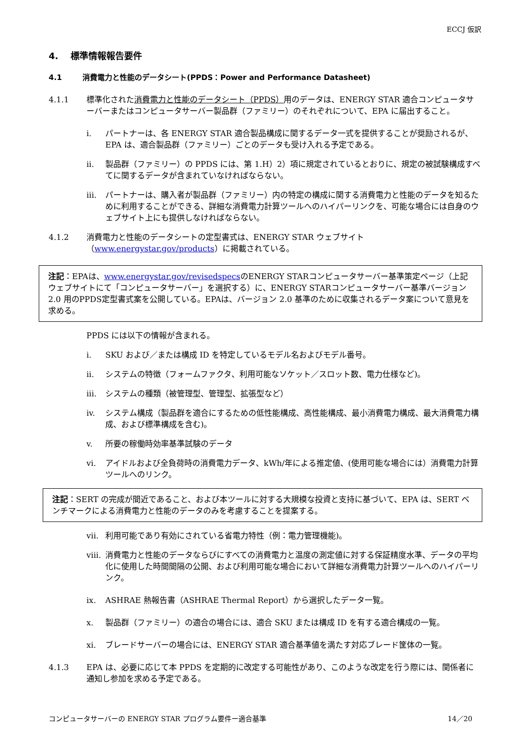ECCJ 仮訳
4. 標準情報報告要件
4.1 消費電力と性能のデータシート(PPDS：Power and Performance Datasheet)
4.1.1 標準化された消費電力と性能のデータシート（PPDS）用のデータは、ENERGY STAR 適合コンピュータサーバーまたはコンピュータサーバー製品群（ファミリー）のそれぞれについて、EPA に届出すること。
i. パートナーは、各 ENERGY STAR 適合製品構成に関するデータ一式を提供することが奨励されるが、EPA は、適合製品群（ファミリー）ごとのデータも受け入れる予定である。
ii. 製品群（ファミリー）の PPDS には、第 1.H）2）項に規定されているとおりに、規定の被試験構成すべてに関するデータが含まれていなければならない。
iii. パートナーは、購入者が製品群（ファミリー）内の特定の構成に関する消費電力と性能のデータを知るために利用することができる、詳細な消費電力計算ツールへのハイパーリンクを、可能な場合には自身のウェブサイト上にも提供しなければならない。
4.1.2 消費電力と性能のデータシートの定型書式は、ENERGY STAR ウェブサイト（www.energystar.gov/products）に掲載されている。
注記：EPAは、www.energystar.gov/revisedspecsのENERGY STARコンピュータサーバー基準策定ページ（上記ウェブサイトにて「コンピュータサーバー」を選択する）に、ENERGY STARコンピュータサーバー基準バージョン 2.0 用のPPDS定型書式案を公開している。EPAは、バージョン 2.0 基準のために収集されるデータ案について意見を求める。
PPDS には以下の情報が含まれる。
i. SKU および／または構成 ID を特定しているモデル名およびモデル番号。
ii. システムの特徴（フォームファクタ、利用可能なソケット／スロット数、電力仕様など)。
iii. システムの種類（被管理型、管理型、拡張型など）
iv. システム構成（製品群を適合にするための低性能構成、高性能構成、最小消費電力構成、最大消費電力構成、および標準構成を含む)。
v. 所要の稼働時効率基準試験のデータ
vi. アイドルおよび全負荷時の消費電力データ、kWh/年による推定値、(使用可能な場合には）消費電力計算ツールへのリンク。
注記：SERT の完成が間近であること、および本ツールに対する大規模な投資と支持に基づいて、EPA は、SERT ベンチマークによる消費電力と性能のデータのみを考慮することを提案する。
vii. 利用可能であり有効にされている省電力特性（例：電力管理機能)。
viii. 消費電力と性能のデータならびにすべての消費電力と温度の測定値に対する保証精度水準、データの平均化に使用した時間間隔の公開、および利用可能な場合において詳細な消費電力計算ツールへのハイパーリンク。
ix. ASHRAE 熱報告書（ASHRAE Thermal Report）から選択したデータ一覧。
x. 製品群（ファミリー）の適合の場合には、適合 SKU または構成 ID を有する適合構成の一覧。
xi. ブレードサーバーの場合には、ENERGY STAR 適合基準値を満たす対応ブレード筐体の一覧。
4.1.3 EPA は、必要に応じて本 PPDS を定期的に改定する可能性があり、このような改定を行う際には、関係者に通知し参加を求める予定である。
コンピュータサーバーの ENERGY STAR プログラム要件ー適合基準 14／20